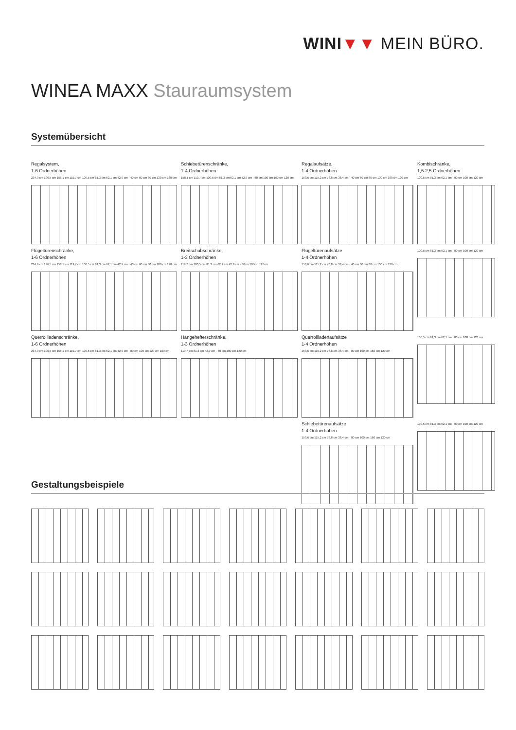WINI▼▼ MEIN BÜRO.
WINEA MAXX Stauraumsystem
Systemübersicht
Regalsystem,
1-6 Ordnerhöhen
234,9 cm 196,5 cm 158,1 cm 119,7 cm 100,5 cm 81,3 cm 62,1 cm 42,9 cm · 40 cm 60 cm 80 cm 120 cm 160 cm
Schiebetürenschränke,
1-4 Ordnerhöhen
158,1 cm 119,7 cm 100,5 cm 81,3 cm 62,1 cm 42,9 cm · 80 cm 100 cm 160 cm 120 cm
Regalaufsätze,
1-4 Ordnerhöhen
153,6 cm 115,2 cm 76,8 cm 38,4 cm · 40 cm 60 cm 80 cm 100 cm 160 cm 120 cm
Kombischränke,
1,5-2,5 Ordnerhöhen
100,5 cm 81,3 cm 62,1 cm · 80 cm 100 cm 120 cm
Flügeltürenschränke,
1-6 Ordnerhöhen
234,9 cm 196,5 cm 158,1 cm 119,7 cm 100,5 cm 81,3 cm 62,1 cm 42,9 cm · 40 cm 60 cm 80 cm 100 cm 120 cm
Breitschubschränke,
1-3 Ordnerhöhen
119,7 cm 100,5 cm 81,3 cm 62,1 cm 42,9 cm · 80cm 100cm 120cm
Flügeltürenaufsätze
1-4 Ordnerhöhen
153,6 cm 115,2 cm 76,8 cm 38,4 cm · 40 cm 60 cm 80 cm 100 cm 120 cm
100,5 cm 81,3 cm 62,1 cm · 80 cm 100 cm 120 cm
Querrollladenschränke,
1-6 Ordnerhöhen
234,9 cm 196,5 cm 158,1 cm 119,7 cm 100,5 cm 81,3 cm 62,1 cm 42,9 cm · 80 cm 100 cm 120 cm 160 cm
Hängehefterschränke,
1-3 Ordnerhöhen
119,7 cm 81,3 cm 42,9 cm · 80 cm 100 cm 120 cm
Querrollladenaufsätze
1-4 Ordnerhöhen
153,6 cm 115,2 cm 76,8 cm 38,4 cm · 80 cm 100 cm 160 cm 120 cm
100,5 cm 81,3 cm 62,1 cm · 80 cm 100 cm 120 cm
Schiebetürenaufsätze
1-4 Ordnerhöhen
153,6 cm 115,2 cm 76,8 cm 38,4 cm · 80 cm 100 cm 160 cm 120 cm
100,5 cm 81,3 cm 62,1 cm · 80 cm 100 cm 120 cm
Gestaltungsbeispiele